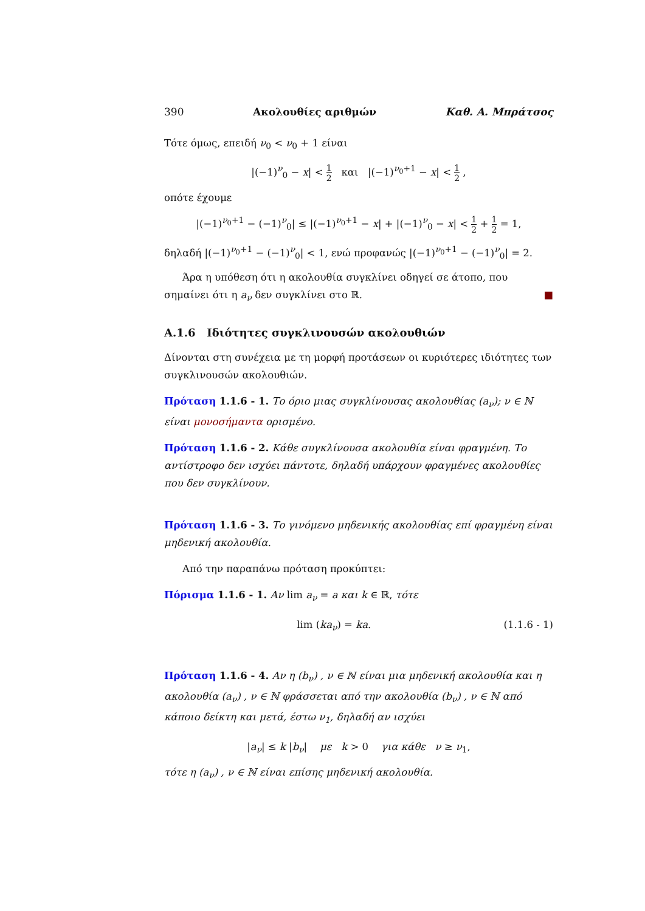390 Ακολουθίες αριθμών Καθ. Α. Μπράτσος
Τότε όμως, επειδή ν<sub>0</sub> < ν<sub>0</sub> + 1 είναι
|(−1)<sup>ν</sup><sub>0</sub> − x| < 1 2 και |(−1)<sup>ν<sub>0</sub>+1</sup> − x| < 1 2 ,
οπότε έχουμε
|(−1)<sup>ν<sub>0</sub>+1</sup> − (−1)<sup>ν</sup><sub>0</sub>| ≤ |(−1)<sup>ν<sub>0</sub>+1</sup> − x| + |(−1)<sup>ν</sup><sub>0</sub> − x| < 1 2 + 1 2 = 1,
δηλαδή |(−1)<sup>ν<sub>0</sub>+1</sup> − (−1)<sup>ν</sup><sub>0</sub>| < 1, ενώ προφανώς |(−1)<sup>ν<sub>0</sub>+1</sup> − (−1)<sup>ν</sup><sub>0</sub>| = 2.
Άρα η υπόθεση ότι η ακολουθία συγκλίνει οδηγεί σε άτοπο, που σημαίνει ότι η a<sub>ν</sub> δεν συγκλίνει στο ℝ. ■
A.1.6 Ιδιότητες συγκλινουσών ακολουθιών
Δίνονται στη συνέχεια με τη μορφή προτάσεων οι κυριότερες ιδιότητες των συγκλινουσών ακολουθιών.
Πρόταση 1.1.6 - 1. Το όριο μιας συγκλίνουσας ακολουθίας (a<sub>ν</sub>); ν ∈ ℕ είναι μονοσήμαντα ορισμένο.
Πρόταση 1.1.6 - 2. Κάθε συγκλίνουσα ακολουθία είναι φραγμένη. Το αντίστροφο δεν ισχύει πάντοτε, δηλαδή υπάρχουν φραγμένες ακολουθίες που δεν συγκλίνουν.
Πρόταση 1.1.6 - 3. Το γινόμενο μηδενικής ακολουθίας επί φραγμένη είναι μηδενική ακολουθία.
Από την παραπάνω πρόταση προκύπτει:
Πόρισμα 1.1.6 - 1. Αν lim a<sub>ν</sub> = a και k ∈ ℝ, τότε
lim (ka<sub>ν</sub>) = ka. (1.1.6 - 1)
Πρόταση 1.1.6 - 4. Αν η (b<sub>ν</sub>) , ν ∈ ℕ είναι μια μηδενική ακολουθία και η ακολουθία (a<sub>ν</sub>) , ν ∈ ℕ φράσσεται από την ακολουθία (b<sub>ν</sub>) , ν ∈ ℕ από κάποιο δείκτη και μετά, έστω ν<sub>1</sub>, δηλαδή αν ισχύει
|a<sub>ν</sub>| ≤ k |b<sub>ν</sub>| με k > 0 για κάθε ν ≥ ν<sub>1</sub>,
τότε η (a<sub>ν</sub>) , ν ∈ ℕ είναι επίσης μηδενική ακολουθία.